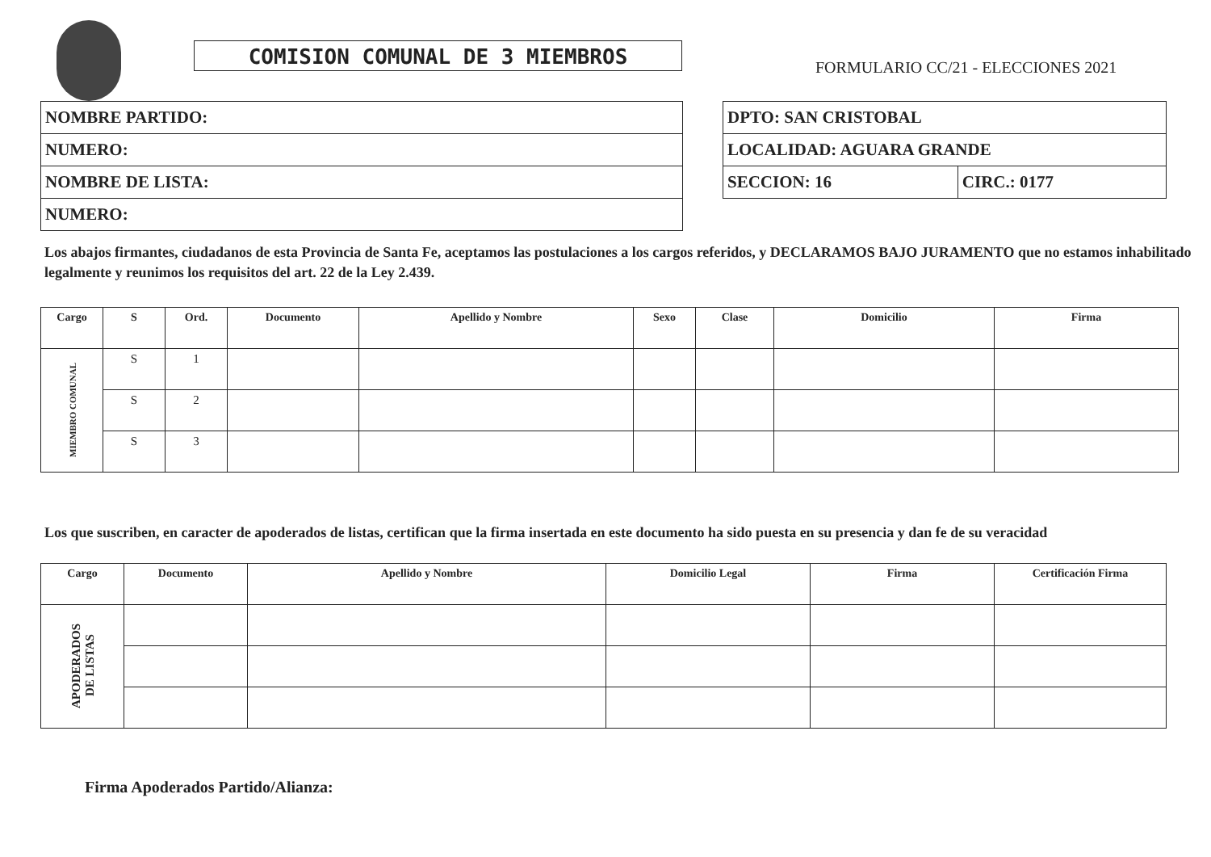COMISION COMUNAL DE 3 MIEMBROS
FORMULARIO CC/21 - ELECCIONES 2021
| NOMBRE PARTIDO: |
| NUMERO: |
| NOMBRE DE LISTA: |
| NUMERO: |
| DPTO: SAN CRISTOBAL | |
| LOCALIDAD: AGUARA GRANDE | |
| SECCION: 16 | CIRC.: 0177 |
Los abajos firmantes, ciudadanos de esta Provincia de Santa Fe, aceptamos las postulaciones a los cargos referidos, y DECLARAMOS BAJO JURAMENTO que no estamos inhabilitado legalmente y reunimos los requisitos del art. 22 de la Ley 2.439.
| Cargo | S | Ord. | Documento | Apellido y Nombre | Sexo | Clase | Domicilio | Firma |
| --- | --- | --- | --- | --- | --- | --- | --- | --- |
| MIEMBRO COMUNAL | S | 1 | | | | | | |
| | S | 2 | | | | | | |
| | S | 3 | | | | | | |
Los que suscriben, en caracter de apoderados de listas, certifican que la firma insertada en este documento ha sido puesta en su presencia y dan fe de su veracidad
| Cargo | Documento | Apellido y Nombre | Domicilio Legal | Firma | Certificación Firma |
| --- | --- | --- | --- | --- | --- |
| APODERADOS DE LISTAS | | | | | |
Firma Apoderados Partido/Alianza: